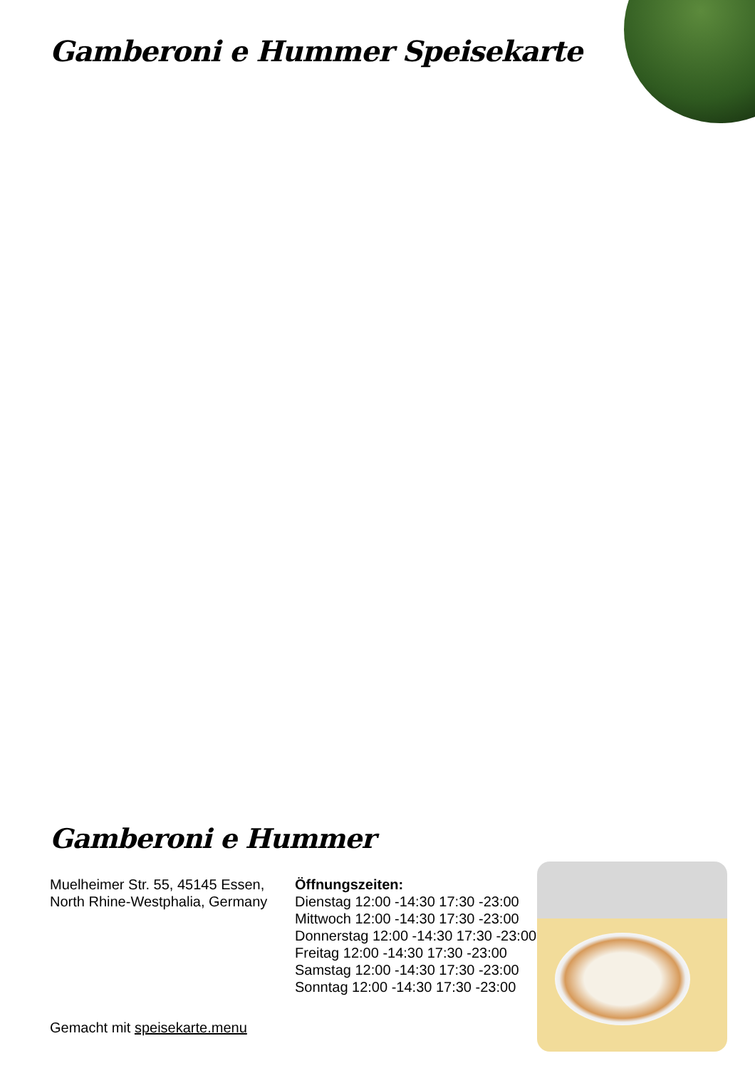Gamberoni e Hummer Speisekarte
Gamberoni e Hummer
Muelheimer Str. 55, 45145 Essen, North Rhine-Westphalia, Germany
Gemacht mit speisekarte.menu
Öffnungszeiten:
Dienstag 12:00 -14:30 17:30 -23:00
Mittwoch 12:00 -14:30 17:30 -23:00
Donnerstag 12:00 -14:30 17:30 -23:00
Freitag 12:00 -14:30 17:30 -23:00
Samstag 12:00 -14:30 17:30 -23:00
Sonntag 12:00 -14:30 17:30 -23:00